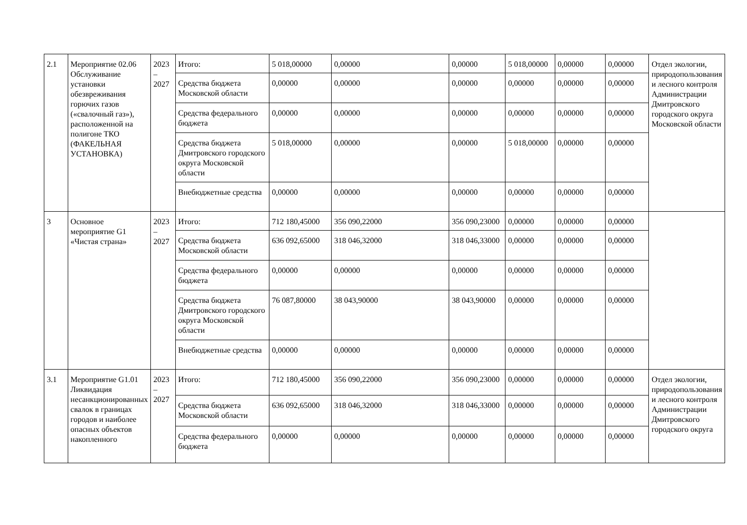| 2.1 | Мероприятие 02.06 Обслуживание установки обезвреживания горючих газов («свалочный газ»), расположенной на полигоне ТКО (ФАКЕЛЬНАЯ УСТАНОВКА) | 2023 – 2027 | Итого: | 5 018,00000 | 0,00000 | 0,00000 | 5 018,00000 | 0,00000 | 0,00000 | Отдел экологии, природопользования и лесного контроля Администрации Дмитровского городского округа Московской области |
| | | | Средства бюджета Московской области | 0,00000 | 0,00000 | 0,00000 | 0,00000 | 0,00000 | 0,00000 | |
| | | | Средства федерального бюджета | 0,00000 | 0,00000 | 0,00000 | 0,00000 | 0,00000 | 0,00000 | |
| | | | Средства бюджета Дмитровского городского округа Московской области | 5 018,00000 | 0,00000 | 0,00000 | 5 018,00000 | 0,00000 | 0,00000 | |
| | | | Внебюджетные средства | 0,00000 | 0,00000 | 0,00000 | 0,00000 | 0,00000 | 0,00000 | |
| 3 | Основное мероприятие G1 «Чистая страна» | 2023 – 2027 | Итого: | 712 180,45000 | 356 090,22000 | 356 090,23000 | 0,00000 | 0,00000 | 0,00000 | |
| | | | Средства бюджета Московской области | 636 092,65000 | 318 046,32000 | 318 046,33000 | 0,00000 | 0,00000 | 0,00000 | |
| | | | Средства федерального бюджета | 0,00000 | 0,00000 | 0,00000 | 0,00000 | 0,00000 | 0,00000 | |
| | | | Средства бюджета Дмитровского городского округа Московской области | 76 087,80000 | 38 043,90000 | 38 043,90000 | 0,00000 | 0,00000 | 0,00000 | |
| | | | Внебюджетные средства | 0,00000 | 0,00000 | 0,00000 | 0,00000 | 0,00000 | 0,00000 | |
| 3.1 | Мероприятие G1.01 Ликвидация несанкционированных свалок в границах городов и наиболее опасных объектов накопленного | 2023 – 2027 | Итого: | 712 180,45000 | 356 090,22000 | 356 090,23000 | 0,00000 | 0,00000 | 0,00000 | Отдел экологии, природопользования и лесного контроля Администрации Дмитровского городского округа |
| | | | Средства бюджета Московской области | 636 092,65000 | 318 046,32000 | 318 046,33000 | 0,00000 | 0,00000 | 0,00000 | |
| | | | Средства федерального бюджета | 0,00000 | 0,00000 | 0,00000 | 0,00000 | 0,00000 | 0,00000 | |